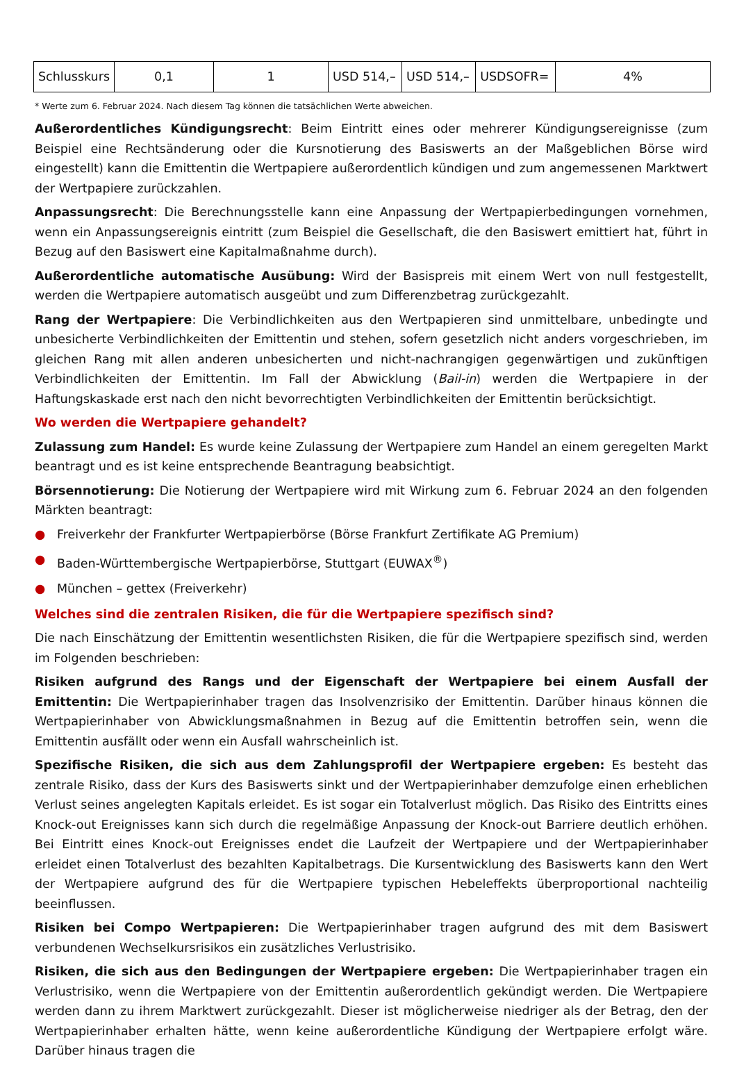| Schlusskurs | 0,1 | 1 | USD 514,– | USD 514,– | USDSOFR= | 4% |
* Werte zum 6. Februar 2024. Nach diesem Tag können die tatsächlichen Werte abweichen.
Außerordentliches Kündigungsrecht: Beim Eintritt eines oder mehrerer Kündigungsereignisse (zum Beispiel eine Rechtsänderung oder die Kursnotierung des Basiswerts an der Maßgeblichen Börse wird eingestellt) kann die Emittentin die Wertpapiere außerordentlich kündigen und zum angemessenen Marktwert der Wertpapiere zurückzahlen.
Anpassungsrecht: Die Berechnungsstelle kann eine Anpassung der Wertpapierbedingungen vornehmen, wenn ein Anpassungsereignis eintritt (zum Beispiel die Gesellschaft, die den Basiswert emittiert hat, führt in Bezug auf den Basiswert eine Kapitalmaßnahme durch).
Außerordentliche automatische Ausübung: Wird der Basispreis mit einem Wert von null festgestellt, werden die Wertpapiere automatisch ausgeübt und zum Differenzbetrag zurückgezahlt.
Rang der Wertpapiere: Die Verbindlichkeiten aus den Wertpapieren sind unmittelbare, unbedingte und unbesicherte Verbindlichkeiten der Emittentin und stehen, sofern gesetzlich nicht anders vorgeschrieben, im gleichen Rang mit allen anderen unbesicherten und nicht-nachrangigen gegenwärtigen und zukünftigen Verbindlichkeiten der Emittentin. Im Fall der Abwicklung (Bail-in) werden die Wertpapiere in der Haftungskaskade erst nach den nicht bevorrechtigten Verbindlichkeiten der Emittentin berücksichtigt.
Wo werden die Wertpapiere gehandelt?
Zulassung zum Handel: Es wurde keine Zulassung der Wertpapiere zum Handel an einem geregelten Markt beantragt und es ist keine entsprechende Beantragung beabsichtigt.
Börsennotierung: Die Notierung der Wertpapiere wird mit Wirkung zum 6. Februar 2024 an den folgenden Märkten beantragt:
● Freiverkehr der Frankfurter Wertpapierbörse (Börse Frankfurt Zertifikate AG Premium)
● Baden-Württembergische Wertpapierbörse, Stuttgart (EUWAX<sup>®</sup>)
● München – gettex (Freiverkehr)
Welches sind die zentralen Risiken, die für die Wertpapiere spezifisch sind?
Die nach Einschätzung der Emittentin wesentlichsten Risiken, die für die Wertpapiere spezifisch sind, werden im Folgenden beschrieben:
Risiken aufgrund des Rangs und der Eigenschaft der Wertpapiere bei einem Ausfall der Emittentin: Die Wertpapierinhaber tragen das Insolvenzrisiko der Emittentin. Darüber hinaus können die Wertpapierinhaber von Abwicklungsmaßnahmen in Bezug auf die Emittentin betroffen sein, wenn die Emittentin ausfällt oder wenn ein Ausfall wahrscheinlich ist.
Spezifische Risiken, die sich aus dem Zahlungsprofil der Wertpapiere ergeben: Es besteht das zentrale Risiko, dass der Kurs des Basiswerts sinkt und der Wertpapierinhaber demzufolge einen erheblichen Verlust seines angelegten Kapitals erleidet. Es ist sogar ein Totalverlust möglich. Das Risiko des Eintritts eines Knock-out Ereignisses kann sich durch die regelmäßige Anpassung der Knock-out Barriere deutlich erhöhen. Bei Eintritt eines Knock-out Ereignisses endet die Laufzeit der Wertpapiere und der Wertpapierinhaber erleidet einen Totalverlust des bezahlten Kapitalbetrags. Die Kursentwicklung des Basiswerts kann den Wert der Wertpapiere aufgrund des für die Wertpapiere typischen Hebeleffekts überproportional nachteilig beeinflussen.
Risiken bei Compo Wertpapieren: Die Wertpapierinhaber tragen aufgrund des mit dem Basiswert verbundenen Wechselkursrisikos ein zusätzliches Verlustrisiko.
Risiken, die sich aus den Bedingungen der Wertpapiere ergeben: Die Wertpapierinhaber tragen ein Verlustrisiko, wenn die Wertpapiere von der Emittentin außerordentlich gekündigt werden. Die Wertpapiere werden dann zu ihrem Marktwert zurückgezahlt. Dieser ist möglicherweise niedriger als der Betrag, den der Wertpapierinhaber erhalten hätte, wenn keine außerordentliche Kündigung der Wertpapiere erfolgt wäre. Darüber hinaus tragen die